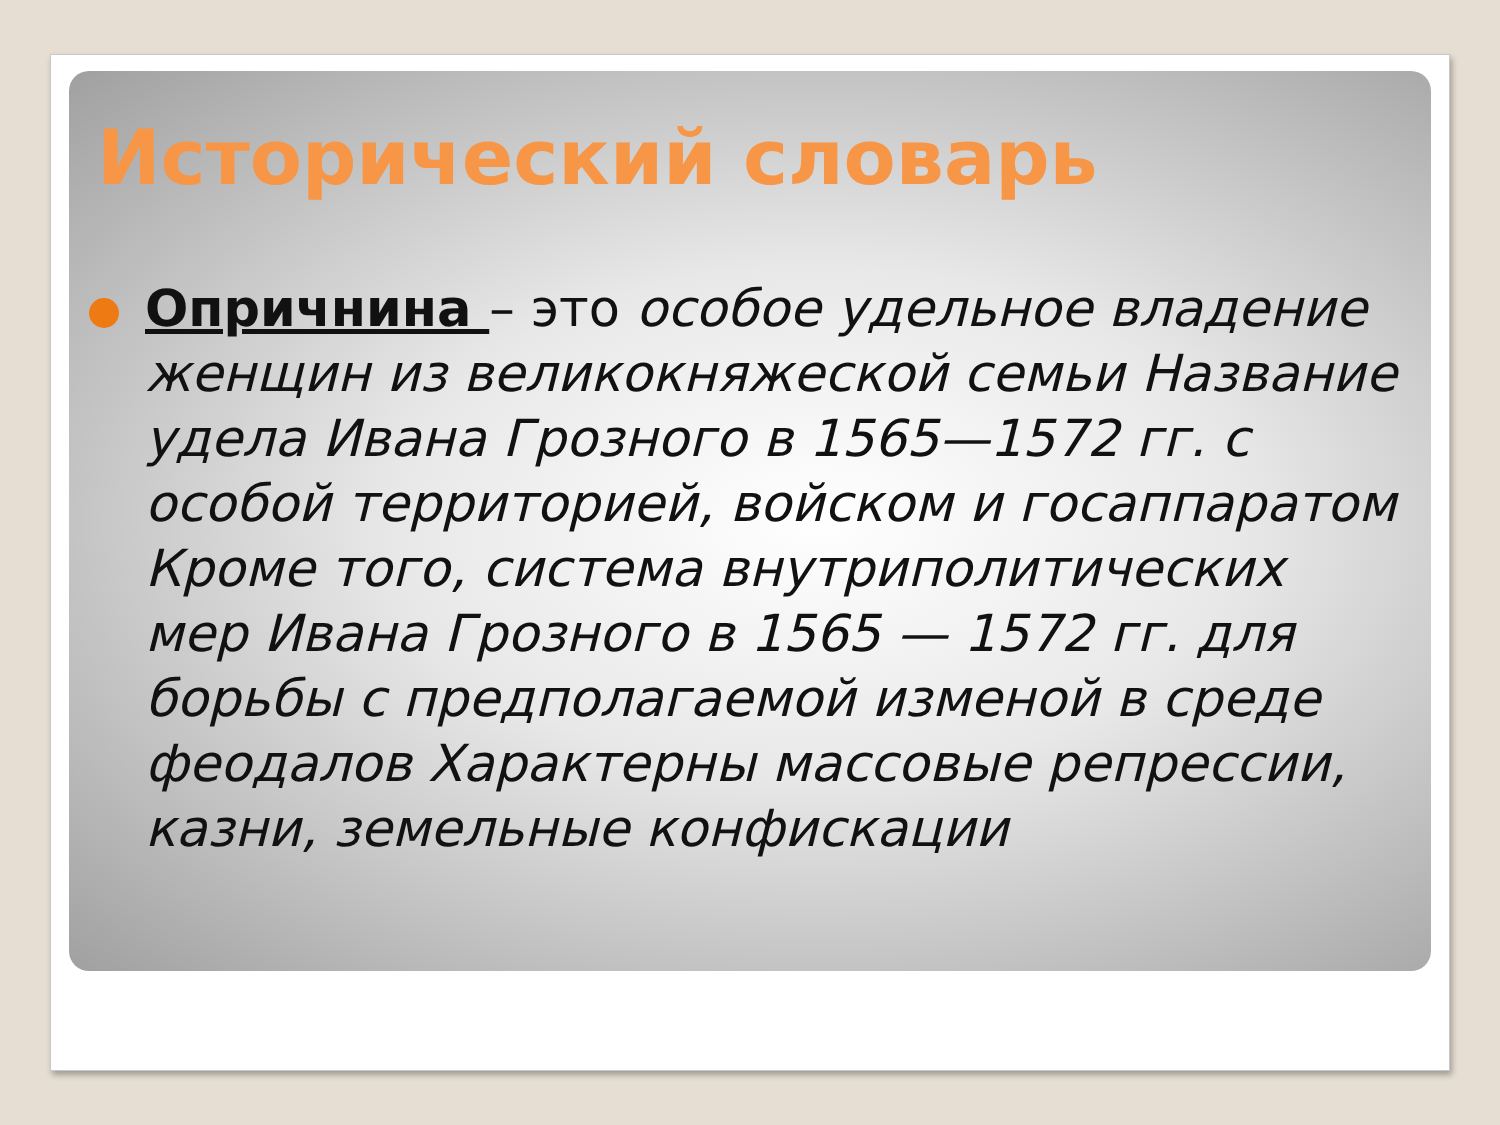Исторический словарь
Опричнина – это особое удельное владение женщин из великокняжеской семьи Название удела Ивана Грозного в 1565—1572 гг. с особой территорией, войском и госаппаратом Кроме того, система внутриполитических мер Ивана Грозного в 1565 — 1572 гг. для борьбы с предполагаемой изменой в среде феодалов Характерны массовые репрессии, казни, земельные конфискации